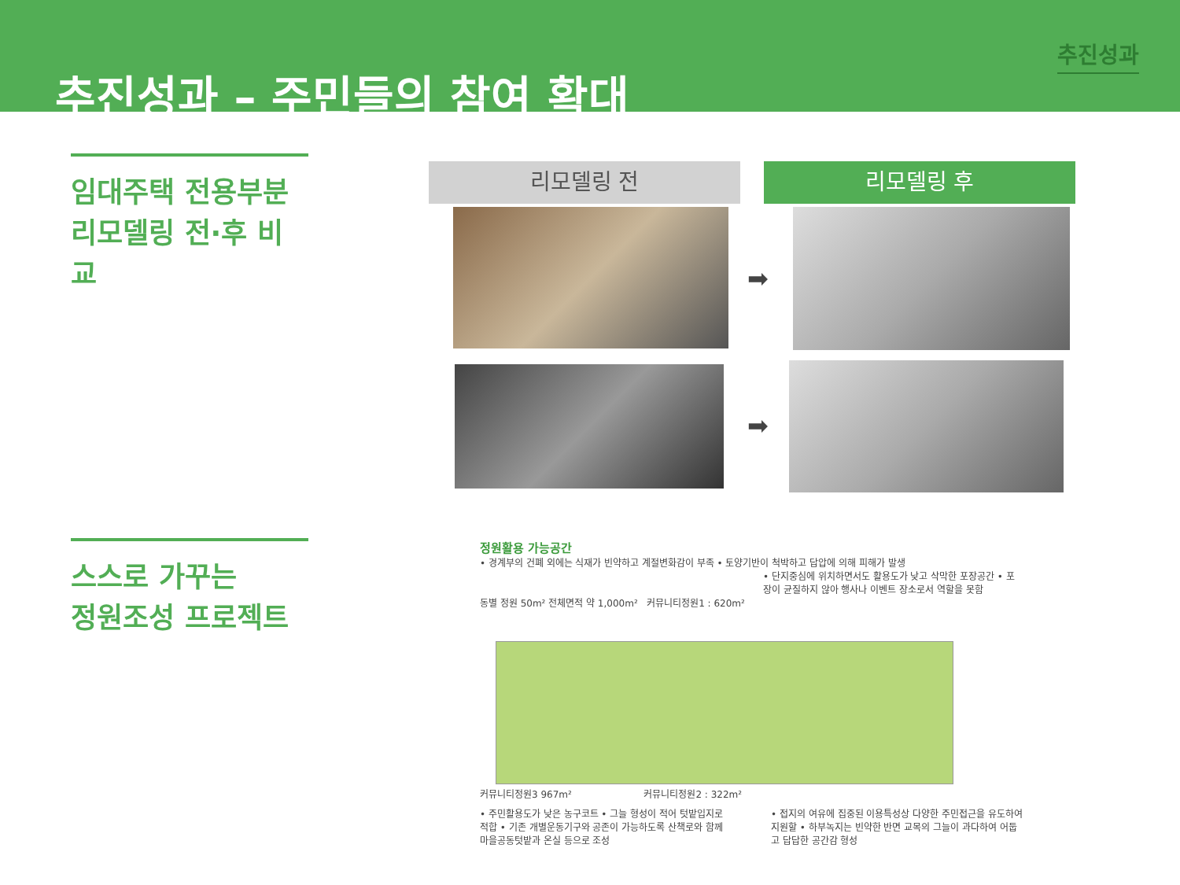추진성과 – 주민들의 참여 확대
추진성과
임대주택 전용부분
리모델링 전·후 비교
스스로 가꾸는
정원조성 프로젝트
리모델링 전 리모델링 후
➡
➡
정원활용 가능공간
• 경계부의 건폐 외에는 식재가 빈약하고 계절변화감이 부족 • 토양기반이 척박하고 답압에 의해 피해가 발생
• 단지중심에 위치하면서도 활용도가 낮고 삭막한 포장공간 • 포장이 균질하지 않아 행사나 이벤트 장소로서 역할을 못함
동별 정원 50m² 전체면적 약 1,000m² 커뮤니티정원1 : 620m²
커뮤니티정원3 967m² 커뮤니티정원2 : 322m²
• 주민활용도가 낮은 농구코트 • 그늘 형성이 적어 텃밭입지로 적합 • 기존 개별운동기구와 공존이 가능하도록 산책로와 함께 마을공동텃밭과 온실 등으로 조성
• 접지의 여유에 집중된 이용특성상 다양한 주민접근을 유도하여 지원할 • 하부녹지는 빈약한 반면 교목의 그늘이 과다하여 어둡고 답답한 공간감 형성